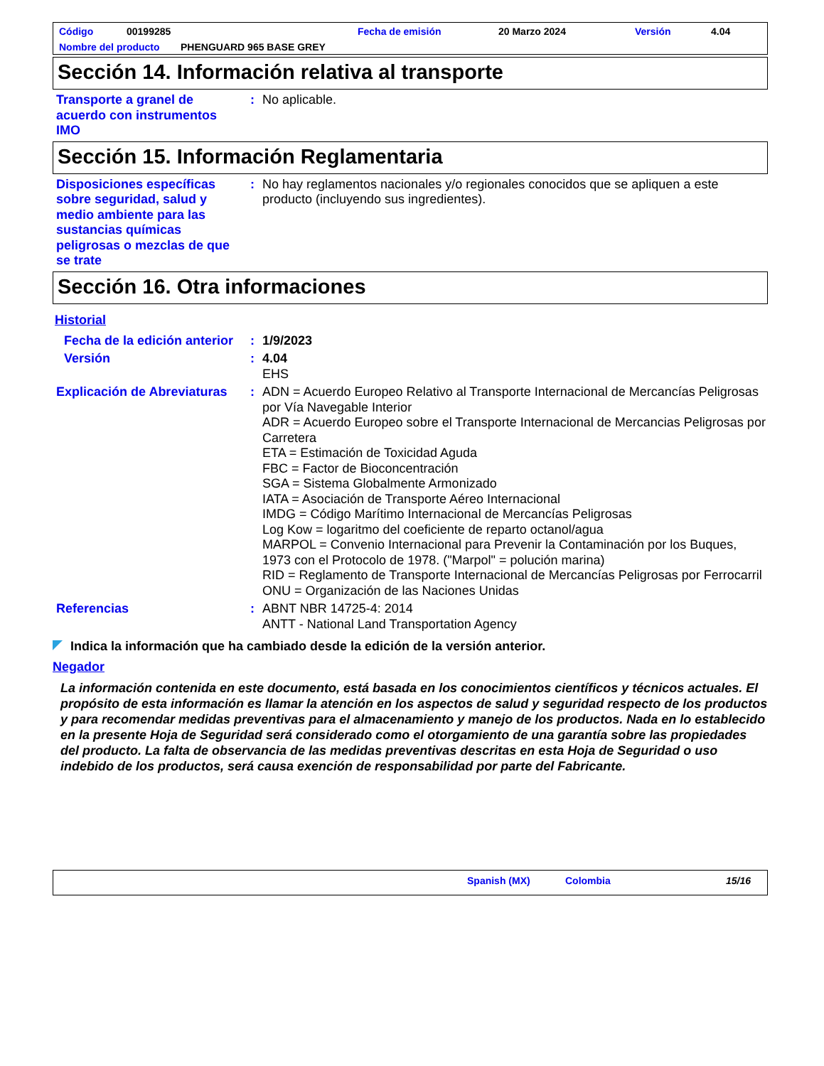Código 00199285 Fecha de emisión 20 Marzo 2024 Versión 4.04
Nombre del producto PHENGUARD 965 BASE GREY
Sección 14. Información relativa al transporte
Transporte a granel de acuerdo con instrumentos IMO
: No aplicable.
Sección 15. Información Reglamentaria
Disposiciones específicas sobre seguridad, salud y medio ambiente para las sustancias químicas peligrosas o mezclas de que se trate
: No hay reglamentos nacionales y/o regionales conocidos que se apliquen a este producto (incluyendo sus ingredientes).
Sección 16. Otra informaciones
Historial
Fecha de la edición anterior
: 1/9/2023
Versión : 4.04
EHS
Explicación de Abreviaturas
: ADN = Acuerdo Europeo Relativo al Transporte Internacional de Mercancías Peligrosas por Vía Navegable Interior
ADR = Acuerdo Europeo sobre el Transporte Internacional de Mercancias Peligrosas por Carretera
ETA = Estimación de Toxicidad Aguda
FBC = Factor de Bioconcentración
SGA = Sistema Globalmente Armonizado
IATA = Asociación de Transporte Aéreo Internacional
IMDG = Código Marítimo Internacional de Mercancías Peligrosas
Log Kow = logaritmo del coeficiente de reparto octanol/agua
MARPOL = Convenio Internacional para Prevenir la Contaminación por los Buques, 1973 con el Protocolo de 1978. ("Marpol" = polución marina)
RID = Reglamento de Transporte Internacional de Mercancías Peligrosas por Ferrocarril
ONU = Organización de las Naciones Unidas
Referencias : ABNT NBR 14725-4: 2014
ANTT - National Land Transportation Agency
Indica la información que ha cambiado desde la edición de la versión anterior.
Negador
La información contenida en este documento, está basada en los conocimientos científicos y técnicos actuales. El propósito de esta información es llamar la atención en los aspectos de salud y seguridad respecto de los productos y para recomendar medidas preventivas para el almacenamiento y manejo de los productos. Nada en lo establecido en la presente Hoja de Seguridad será considerado como el otorgamiento de una garantía sobre las propiedades del producto. La falta de observancia de las medidas preventivas descritas en esta Hoja de Seguridad o uso indebido de los productos, será causa exención de responsabilidad por parte del Fabricante.
Spanish (MX) Colombia 15/16